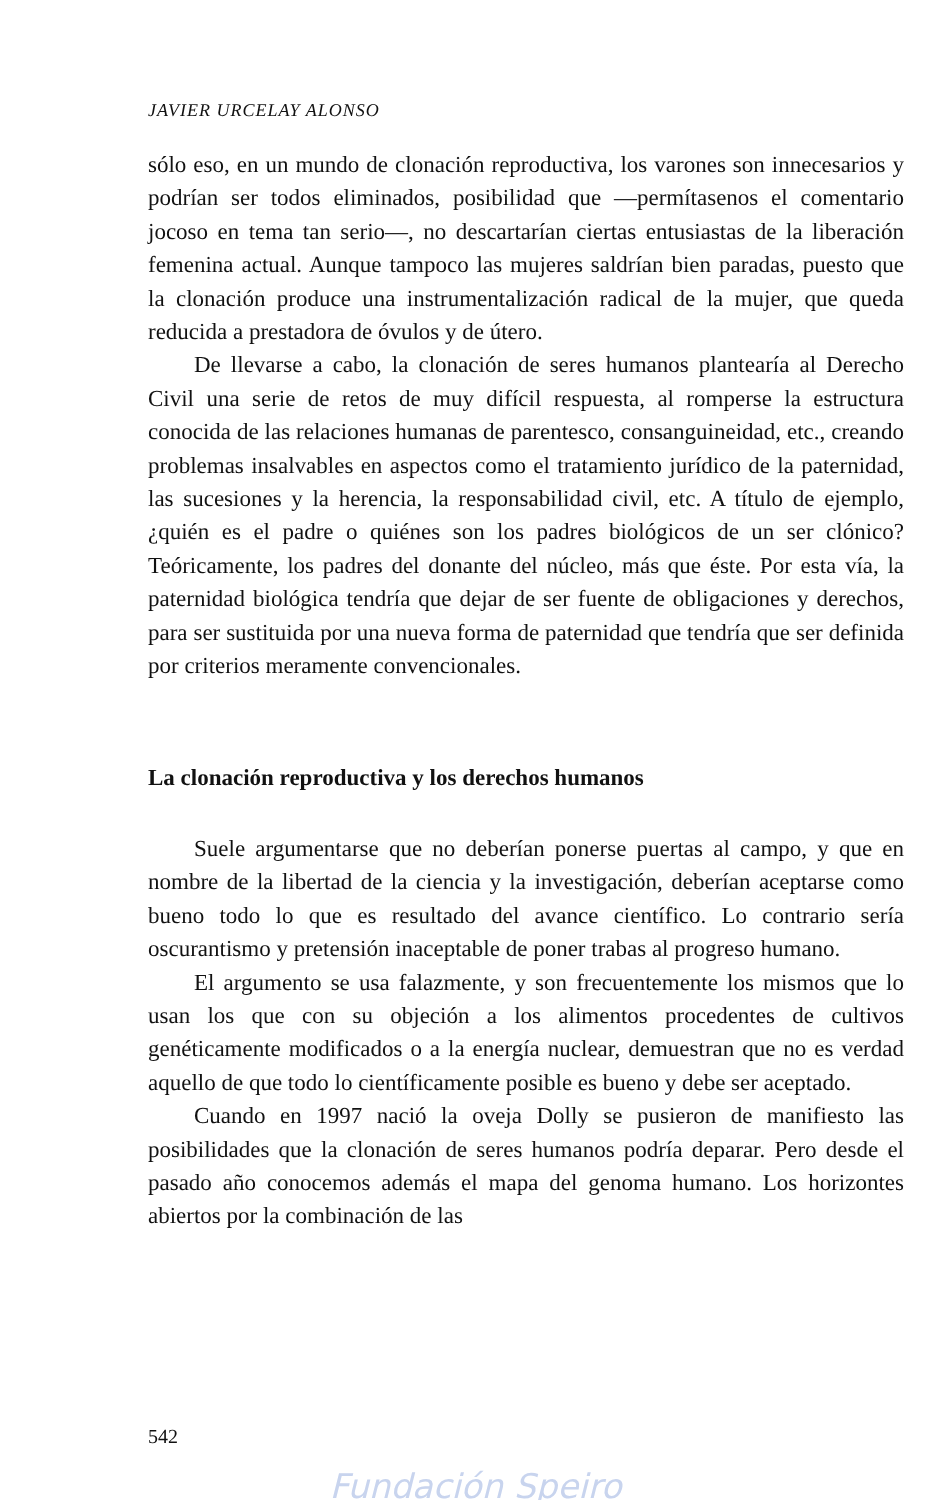JAVIER URCELAY ALONSO
sólo eso, en un mundo de clonación reproductiva, los varones son innecesarios y podrían ser todos eliminados, posibilidad que —permítasenos el comentario jocoso en tema tan serio—, no descartarían ciertas entusiastas de la liberación femenina actual. Aunque tampoco las mujeres saldrían bien paradas, puesto que la clonación produce una instrumentalización radical de la mujer, que queda reducida a prestadora de óvulos y de útero.
De llevarse a cabo, la clonación de seres humanos plantearía al Derecho Civil una serie de retos de muy difícil respuesta, al romperse la estructura conocida de las relaciones humanas de parentesco, consanguineidad, etc., creando problemas insalvables en aspectos como el tratamiento jurídico de la paternidad, las sucesiones y la herencia, la responsabilidad civil, etc. A título de ejemplo, ¿quién es el padre o quiénes son los padres biológicos de un ser clónico? Teóricamente, los padres del donante del núcleo, más que éste. Por esta vía, la paternidad biológica tendría que dejar de ser fuente de obligaciones y derechos, para ser sustituida por una nueva forma de paternidad que tendría que ser definida por criterios meramente convencionales.
La clonación reproductiva y los derechos humanos
Suele argumentarse que no deberían ponerse puertas al campo, y que en nombre de la libertad de la ciencia y la investigación, deberían aceptarse como bueno todo lo que es resultado del avance científico. Lo contrario sería oscurantismo y pretensión inaceptable de poner trabas al progreso humano.
El argumento se usa falazmente, y son frecuentemente los mismos que lo usan los que con su objeción a los alimentos procedentes de cultivos genéticamente modificados o a la energía nuclear, demuestran que no es verdad aquello de que todo lo científicamente posible es bueno y debe ser aceptado.
Cuando en 1997 nació la oveja Dolly se pusieron de manifiesto las posibilidades que la clonación de seres humanos podría deparar. Pero desde el pasado año conocemos además el mapa del genoma humano. Los horizontes abiertos por la combinación de las
542
Fundación Speiro